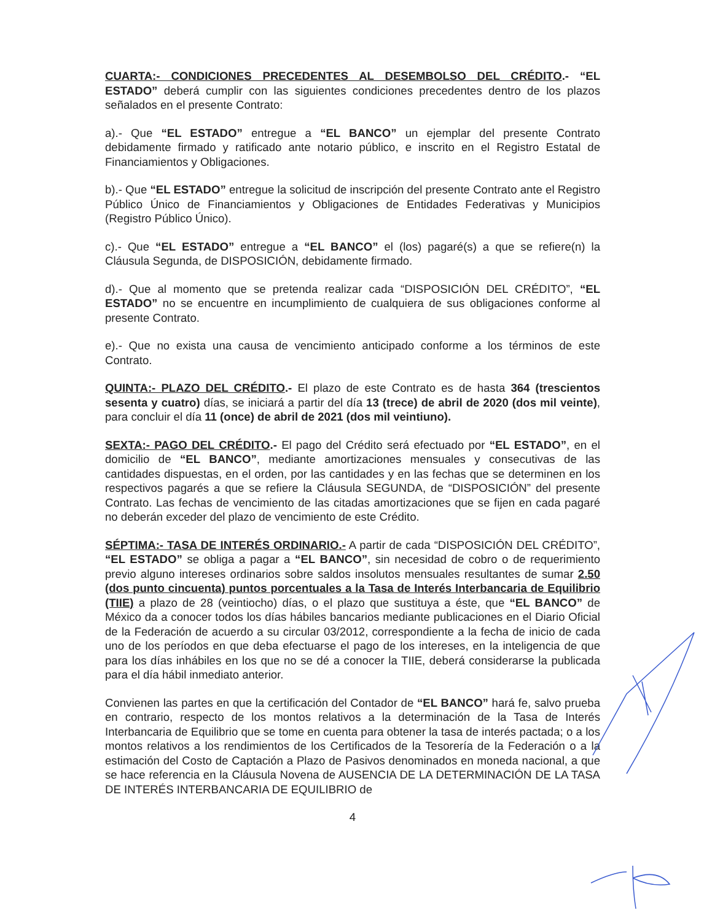CUARTA:- CONDICIONES PRECEDENTES AL DESEMBOLSO DEL CRÉDITO.- “EL ESTADO” deberá cumplir con las siguientes condiciones precedentes dentro de los plazos señalados en el presente Contrato:
a).- Que “EL ESTADO” entregue a “EL BANCO” un ejemplar del presente Contrato debidamente firmado y ratificado ante notario público, e inscrito en el Registro Estatal de Financiamientos y Obligaciones.
b).- Que “EL ESTADO” entregue la solicitud de inscripción del presente Contrato ante el Registro Público Único de Financiamientos y Obligaciones de Entidades Federativas y Municipios (Registro Público Único).
c).- Que “EL ESTADO” entregue a “EL BANCO” el (los) pagaré(s) a que se refiere(n) la Cláusula Segunda, de DISPOSICIÓN, debidamente firmado.
d).- Que al momento que se pretenda realizar cada “DISPOSICIÓN DEL CRÉDITO”, “EL ESTADO” no se encuentre en incumplimiento de cualquiera de sus obligaciones conforme al presente Contrato.
e).- Que no exista una causa de vencimiento anticipado conforme a los términos de este Contrato.
QUINTA:- PLAZO DEL CRÉDITO.- El plazo de este Contrato es de hasta 364 (trescientos sesenta y cuatro) días, se iniciará a partir del día 13 (trece) de abril de 2020 (dos mil veinte), para concluir el día 11 (once) de abril de 2021 (dos mil veintiuno).
SEXTA:- PAGO DEL CRÉDITO.- El pago del Crédito será efectuado por “EL ESTADO”, en el domicilio de “EL BANCO”, mediante amortizaciones mensuales y consecutivas de las cantidades dispuestas, en el orden, por las cantidades y en las fechas que se determinen en los respectivos pagarés a que se refiere la Cláusula SEGUNDA, de “DISPOSICIÓN” del presente Contrato. Las fechas de vencimiento de las citadas amortizaciones que se fijen en cada pagaré no deberán exceder del plazo de vencimiento de este Crédito.
SÉPTIMA:- TASA DE INTERÉS ORDINARIO.- A partir de cada “DISPOSICIÓN DEL CRÉDITO”, “EL ESTADO” se obliga a pagar a “EL BANCO”, sin necesidad de cobro o de requerimiento previo alguno intereses ordinarios sobre saldos insolutos mensuales resultantes de sumar 2.50 (dos punto cincuenta) puntos porcentuales a la Tasa de Interés Interbancaria de Equilibrio (TIIE) a plazo de 28 (veintiocho) días, o el plazo que sustituya a éste, que “EL BANCO” de México da a conocer todos los días hábiles bancarios mediante publicaciones en el Diario Oficial de la Federación de acuerdo a su circular 03/2012, correspondiente a la fecha de inicio de cada uno de los períodos en que deba efectuarse el pago de los intereses, en la inteligencia de que para los días inhábiles en los que no se dé a conocer la TIIE, deberá considerarse la publicada para el día hábil inmediato anterior.
Convienen las partes en que la certificación del Contador de “EL BANCO” hará fe, salvo prueba en contrario, respecto de los montos relativos a la determinación de la Tasa de Interés Interbancaria de Equilibrio que se tome en cuenta para obtener la tasa de interés pactada; o a los montos relativos a los rendimientos de los Certificados de la Tesorería de la Federación o a la estimación del Costo de Captación a Plazo de Pasivos denominados en moneda nacional, a que se hace referencia en la Cláusula Novena de AUSENCIA DE LA DETERMINACIÓN DE LA TASA DE INTERÉS INTERBANCARIA DE EQUILIBRIO de
4